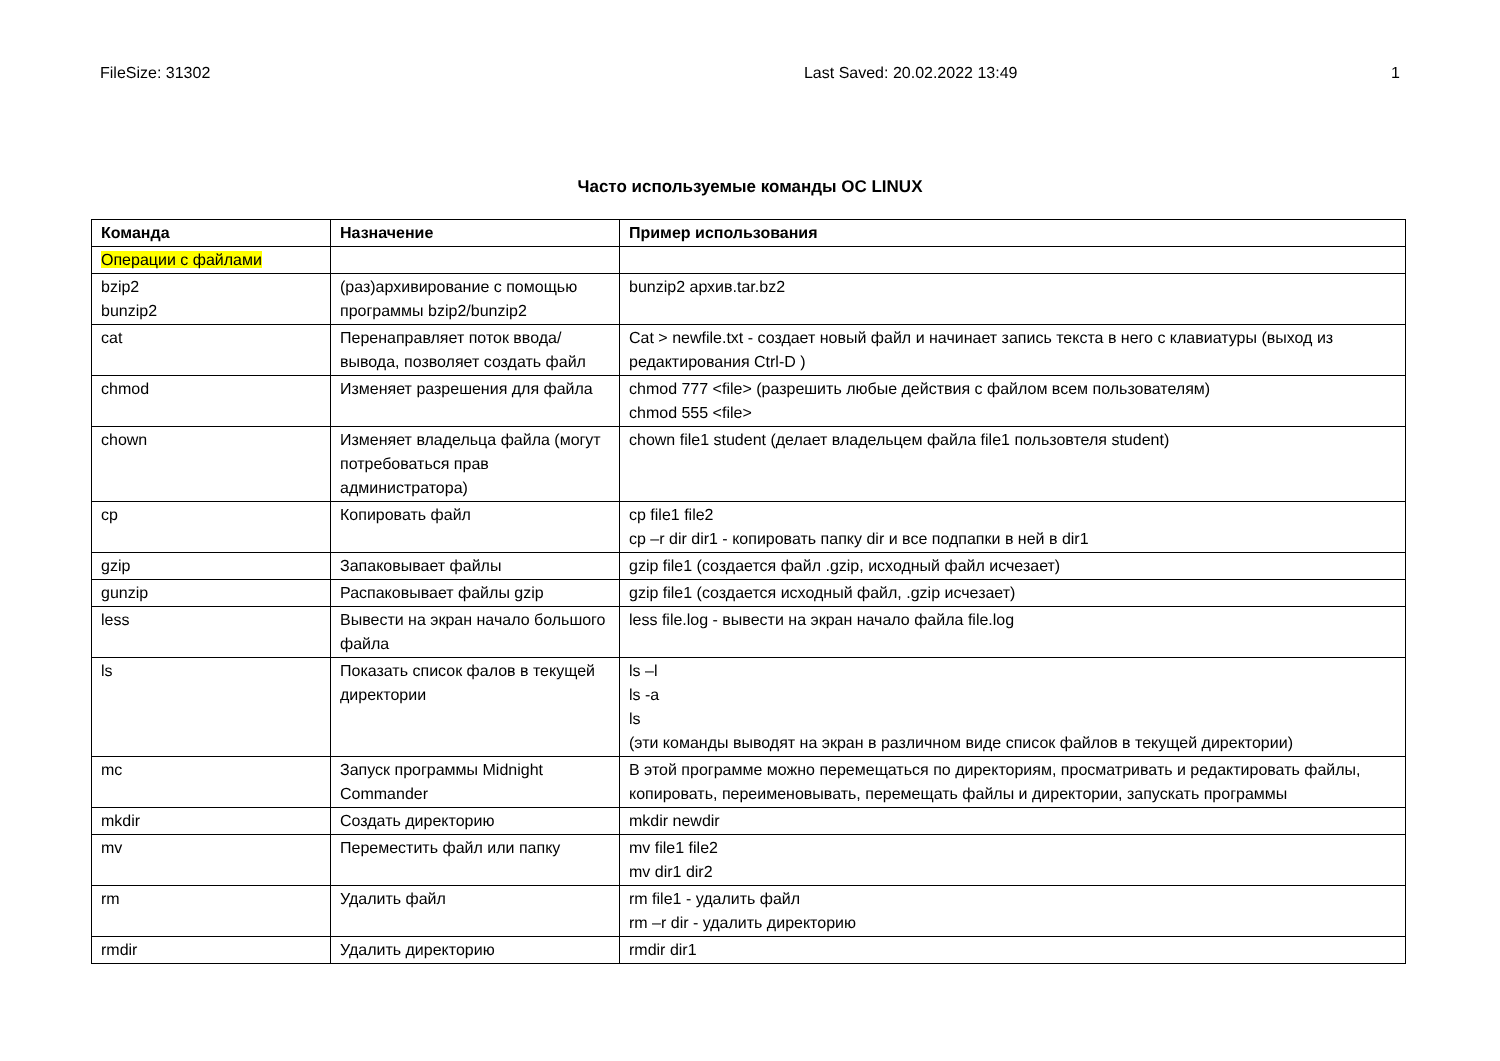FileSize: 31302 Last Saved: 20.02.2022 13:49 1
Часто используемые команды ОС LINUX
| Команда | Назначение | Пример использования |
| --- | --- | --- |
| Операции с файлами | | |
| bzip2 bunzip2 | (раз)архивирование с помощью программы bzip2/bunzip2 | bunzip2 архив.tar.bz2 |
| cat | Перенаправляет поток ввода/вывода, позволяет создать файл | Cat > newfile.txt - создает новый файл и начинает запись текста в него с клавиатуры (выход из редактирования Ctrl-D ) |
| chmod | Изменяет разрешения для файла | chmod 777 <file> (разрешить любые действия с файлом всем пользователям) chmod 555 <file> |
| chown | Изменяет владельца файла (могут потребоваться прав администратора) | chown file1 student (делает владельцем файла file1 пользовтеля student) |
| cp | Копировать файл | cp file1 file2 cp –r dir dir1 - копировать папку dir и все подпапки в ней в dir1 |
| gzip | Запаковывает файлы | gzip file1 (создается файл .gzip, исходный файл исчезает) |
| gunzip | Распаковывает файлы gzip | gzip file1 (создается исходный файл, .gzip исчезает) |
| less | Вывести на экран начало большого файла | less file.log - вывести на экран начало файла file.log |
| ls | Показать список фалов в текущей директории | ls –l ls -a ls (эти команды выводят на экран в различном виде список файлов в текущей директории) |
| mc | Запуск программы Midnight Commander | В этой программе можно перемещаться по директориям, просматривать и редактировать файлы, копировать, переименовывать, перемещать файлы и директории, запускать программы |
| mkdir | Создать директорию | mkdir newdir |
| mv | Переместить файл или папку | mv file1 file2 mv dir1 dir2 |
| rm | Удалить файл | rm file1 - удалить файл rm –r dir - удалить директорию |
| rmdir | Удалить директорию | rmdir dir1 |